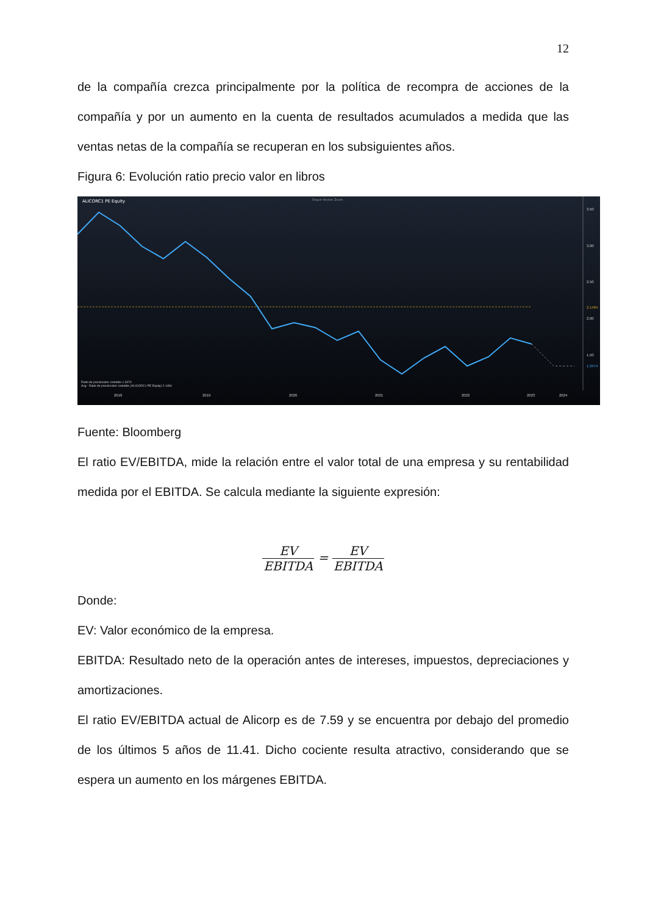12
de la compañía crezca principalmente por la política de recompra de acciones de la compañía y por un aumento en la cuenta de resultados acumulados a medida que las ventas netas de la compañía se recuperan en los subsiguientes años.
Figura 6: Evolución ratio precio valor en libros
ALICORC1 PE Equity
Seguir Anotar Zoom
3.50
3.00
2.50
2.1484
2.00
1.50
1.3474
Ratio de precio/valor contable 1.3474
Avg - Ratio de precio/valor contable (ALICORC1 PE Equity) 2.1484
2018
2019
2020
2021
2022
2023
2024
Fuente: Bloomberg
El ratio EV/EBITDA, mide la relación entre el valor total de una empresa y su rentabilidad medida por el EBITDA. Se calcula mediante la siguiente expresión:
EV EBITDA = EV EBITDA
Donde:
EV: Valor económico de la empresa.
EBITDA: Resultado neto de la operación antes de intereses, impuestos, depreciaciones y amortizaciones.
El ratio EV/EBITDA actual de Alicorp es de 7.59 y se encuentra por debajo del promedio de los últimos 5 años de 11.41. Dicho cociente resulta atractivo, considerando que se espera un aumento en los márgenes EBITDA.